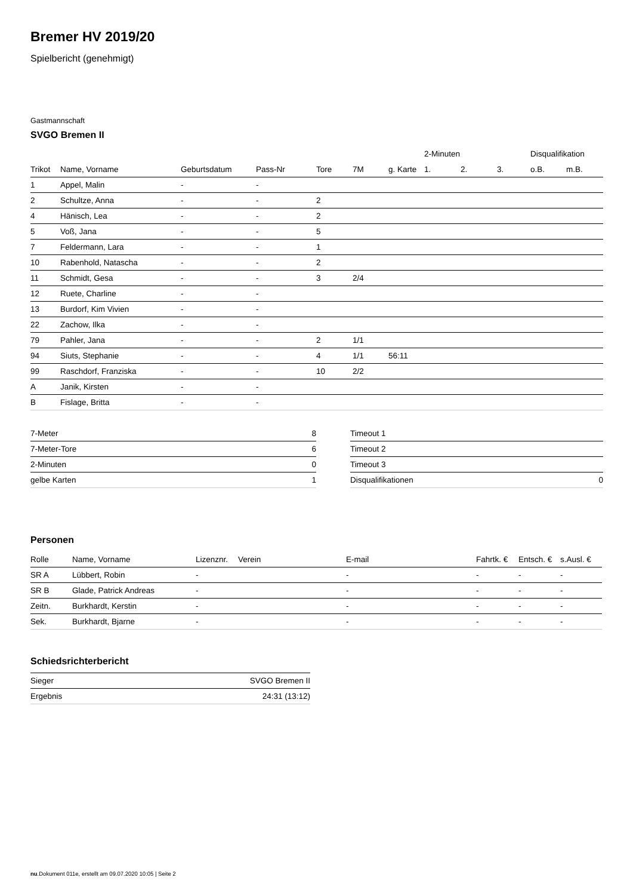Bremer HV 2019/20
Spielbericht (genehmigt)
Gastmannschaft
SVGO Bremen II
| | | | | | | | 2-Minuten | | | Disqualifikation | |
| --- | --- | --- | --- | --- | --- | --- | --- | --- | --- | --- | --- |
| Trikot | Name, Vorname | Geburtsdatum | Pass-Nr | Tore | 7M | g. Karte | 1. | 2. | 3. | o.B. | m.B. |
| 1 | Appel, Malin | - | - | | | | | | | | |
| 2 | Schultze, Anna | - | - | 2 | | | | | | | |
| 4 | Hänisch, Lea | - | - | 2 | | | | | | | |
| 5 | Voß, Jana | - | - | 5 | | | | | | | |
| 7 | Feldermann, Lara | - | - | 1 | | | | | | | |
| 10 | Rabenhold, Natascha | - | - | 2 | | | | | | | |
| 11 | Schmidt, Gesa | - | - | 3 | 2/4 | | | | | | |
| 12 | Ruete, Charline | - | - | | | | | | | | |
| 13 | Burdorf, Kim Vivien | - | - | | | | | | | | |
| 22 | Zachow, Ilka | - | - | | | | | | | | |
| 79 | Pahler, Jana | - | - | 2 | 1/1 | | | | | | |
| 94 | Siuts, Stephanie | - | - | 4 | 1/1 | 56:11 | | | | | |
| 99 | Raschdorf, Franziska | - | - | 10 | 2/2 | | | | | | |
| A | Janik, Kirsten | - | - | | | | | | | | |
| B | Fislage, Britta | - | - | | | | | | | | |
| 7-Meter | 8 |
| 7-Meter-Tore | 6 |
| 2-Minuten | 0 |
| gelbe Karten | 1 |
| Timeout 1 | |
| Timeout 2 | |
| Timeout 3 | |
| Disqualifikationen | 0 |
Personen
| Rolle | Name, Vorname | Lizenznr. | Verein | E-mail | Fahrtk. € | Entsch. € | s.Ausl. € |
| --- | --- | --- | --- | --- | --- | --- | --- |
| SR A | Lübbert, Robin | - | | - | - | - | - |
| SR B | Glade, Patrick Andreas | - | | - | - | - | - |
| Zeitn. | Burkhardt, Kerstin | - | | - | - | - | - |
| Sek. | Burkhardt, Bjarne | - | | - | - | - | - |
Schiedsrichterbericht
| Sieger | SVGO Bremen II |
| Ergebnis | 24:31 (13:12) |
nu.Dokument 011e, erstellt am 09.07.2020 10:05 | Seite 2